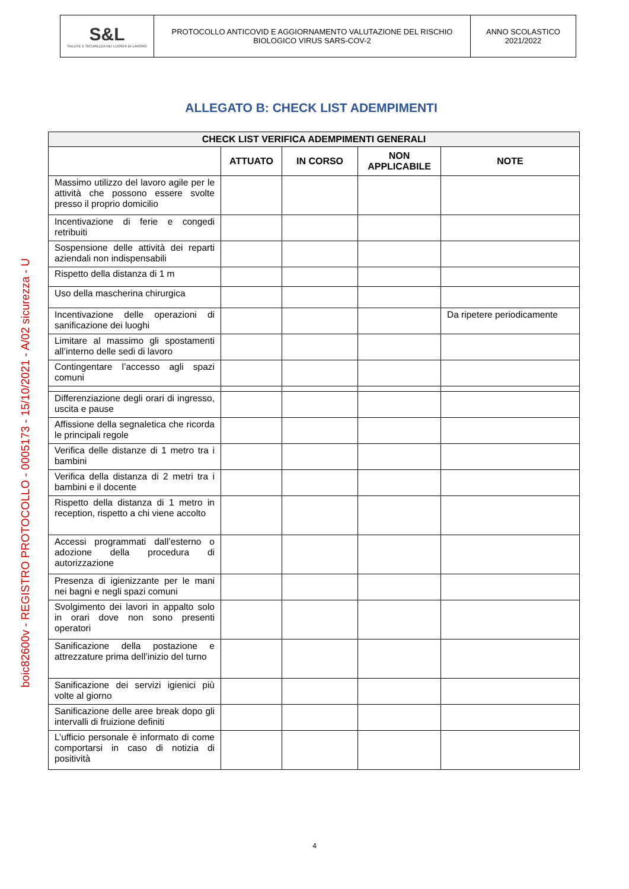| S&L SALUTE E SICUREZZA NEI LUOGHI DI LAVORO | PROTOCOLLO ANTICOVID E AGGIORNAMENTO VALUTAZIONE DEL RISCHIO BIOLOGICO VIRUS SARS-COV-2 | ANNO SCOLASTICO 2021/2022 |
boic82600v - REGISTRO PROTOCOLLO - 0005173 - 15/10/2021 - A/02 sicurezza - U
ALLEGATO B: CHECK LIST ADEMPIMENTI
| CHECK LIST VERIFICA ADEMPIMENTI GENERALI | | | | |
| --- | --- | --- | --- | --- |
| | ATTUATO | IN CORSO | NON APPLICABILE | NOTE |
| Massimo utilizzo del lavoro agile per le attività che possono essere svolte presso il proprio domicilio | | | | |
| Incentivazione di ferie e congedi retribuiti | | | | |
| Sospensione delle attività dei reparti aziendali non indispensabili | | | | |
| Rispetto della distanza di 1 m | | | | |
| Uso della mascherina chirurgica | | | | |
| Incentivazione delle operazioni di sanificazione dei luoghi | | | | Da ripetere periodicamente |
| Limitare al massimo gli spostamenti all’interno delle sedi di lavoro | | | | |
| Contingentare l’accesso agli spazi comuni | | | | |
| Differenziazione degli orari di ingresso, uscita e pause | | | | |
| Affissione della segnaletica che ricorda le principali regole | | | | |
| Verifica delle distanze di 1 metro tra i bambini | | | | |
| Verifica della distanza di 2 metri tra i bambini e il docente | | | | |
| Rispetto della distanza di 1 metro in reception, rispetto a chi viene accolto | | | | |
| Accessi programmati dall’esterno o adozione della procedura di autorizzazione | | | | |
| Presenza di igienizzante per le mani nei bagni e negli spazi comuni | | | | |
| Svolgimento dei lavori in appalto solo in orari dove non sono presenti operatori | | | | |
| Sanificazione della postazione e attrezzature prima dell’inizio del turno | | | | |
| Sanificazione dei servizi igienici più volte al giorno | | | | |
| Sanificazione delle aree break dopo gli intervalli di fruizione definiti | | | | |
| L’ufficio personale è informato di come comportarsi in caso di notizia di positività | | | | |
4